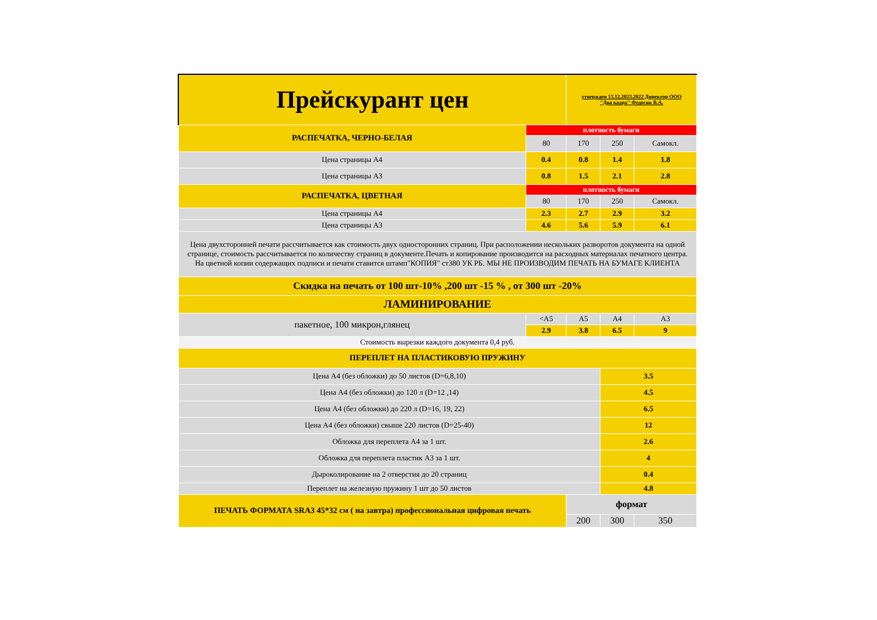| Прейскурант цен | | утвержден 13.12.2023.2022 Директор ООО "Два кадра" Федосик В.А. | | |
| РАСПЕЧАТКА, ЧЕРНО-БЕЛАЯ | плотность бумаги | | | |
| | 80 | 170 | 250 | Самокл. |
| Цена страницы А4 | 0.4 | 0.8 | 1.4 | 1.8 |
| Цена страницы А3 | 0.8 | 1.5 | 2.1 | 2.8 |
| РАСПЕЧАТКА, ЦВЕТНАЯ | плотность бумаги | | | |
| | 80 | 170 | 250 | Самокл. |
| Цена страницы А4 | 2.3 | 2.7 | 2.9 | 3.2 |
| Цена страницы А3 | 4.6 | 5.6 | 5.9 | 6.1 |
| Цена двухсторонней печати рассчитывается как стоимость двух односторонних страниц. При расположении нескольких разворотов документа на одной странице, стоимость рассчитывается по количеству страниц в документе.Печать и копирование производится на расходных материалах печатного центра. На цветной копии содержащих подписи и печати ставится штамп"КОПИЯ" ст380 УК РБ. МЫ НЕ ПРОИЗВОДИМ ПЕЧАТЬ НА БУМАГЕ КЛИЕНТА | | | | |
| Скидка на печать от 100 шт-10% ,200 шт -15 % , от 300 шт -20% | | | | |
| ЛАМИНИРОВАНИЕ | | | | |
| пакетное, 100 микрон,глянец | <А5 | А5 | А4 | А3 |
| | 2.9 | 3.8 | 6.5 | 9 |
| Стоимость вырезки каждого документа 0,4 руб. | | | | |
| ПЕРЕПЛЕТ НА ПЛАСТИКОВУЮ ПРУЖИНУ | | | | |
| Цена А4 (без обложки) до 50 листов (D=6,8,10) | | | 3.5 | |
| Цена А4 (без обложки) до 120 л (D=12 ,14) | | | 4.5 | |
| Цена А4 (без обложки) до 220 л (D=16, 19, 22) | | | 6.5 | |
| Цена А4 (без обложки) свыше 220 листов (D=25-40) | | | 12 | |
| Обложка для переплета А4 за 1 шт. | | | 2.6 | |
| Обложка для переплета пластик А3 за 1 шт. | | | 4 | |
| Дыроколирование на 2 отверстия до 20 страниц | | | 0.4 | |
| Переплет на железную пружину 1 шт до 50 листов | | | 4.8 | |
| ПЕЧАТЬ ФОРМАТА SRA3 45*32 см ( на завтра) профессиональная цифровая печать | | формат | | |
| | | 200 | 300 | 350 |